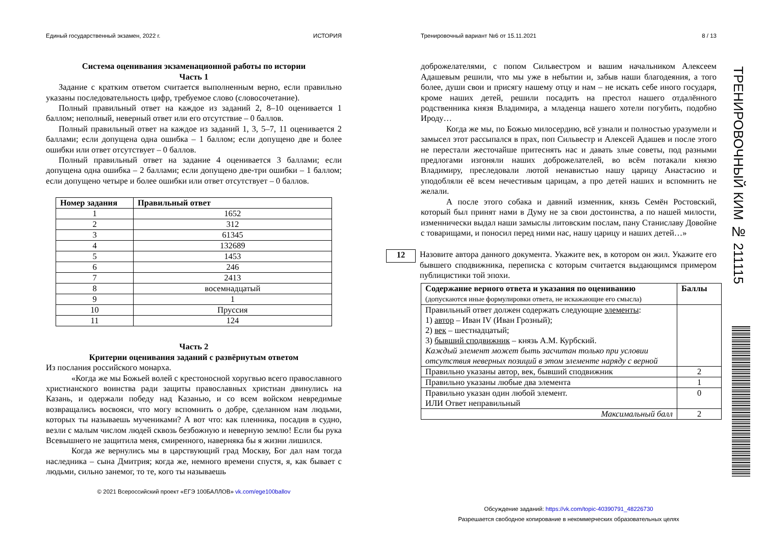Единый государственный экзамен, 2022 г. ИСТОРИЯ
Система оценивания экзаменационной работы по истории
Часть 1
Задание с кратким ответом считается выполненным верно, если правильно указаны последовательность цифр, требуемое слово (словосочетание).
Полный правильный ответ на каждое из заданий 2, 8–10 оценивается 1 баллом; неполный, неверный ответ или его отсутствие – 0 баллов.
Полный правильный ответ на каждое из заданий 1, 3, 5–7, 11 оценивается 2 баллами; если допущена одна ошибка – 1 баллом; если допущено две и более ошибки или ответ отсутствует – 0 баллов.
Полный правильный ответ на задание 4 оценивается 3 баллами; если допущена одна ошибка – 2 баллами; если допущено две-три ошибки – 1 баллом; если допущено четыре и более ошибки или ответ отсутствует – 0 баллов.
| Номер задания | Правильный ответ |
| --- | --- |
| 1 | 1652 |
| 2 | 312 |
| 3 | 61345 |
| 4 | 132689 |
| 5 | 1453 |
| 6 | 246 |
| 7 | 2413 |
| 8 | восемнадцатый |
| 9 | 1 |
| 10 | Пруссия |
| 11 | 124 |
Часть 2
Критерии оценивания заданий с развёрнутым ответом
Из послания российского монарха.
«Когда же мы Божьей волей с крестоносной хоругвью всего православного христианского воинства ради защиты православных христиан двинулись на Казань, и одержали победу над Казанью, и со всем войском невредимые возвращались восвояси, что могу вспомнить о добре, сделанном нам людьми, которых ты называешь мучениками? А вот что: как пленника, посадив в судно, везли с малым числом людей сквозь безбожную и неверную землю! Если бы рука Всевышнего не защитила меня, смиренного, наверняка бы я жизни лишился.
Когда же вернулись мы в царствующий град Москву, Бог дал нам тогда наследника – сына Дмитрия; когда же, немного времени спустя, я, как бывает с людьми, сильно занемог, то те, кого ты называешь
© 2021 Всероссийский проект «ЕГЭ 100БАЛЛОВ» vk.com/ege100ballov
Тренировочный вариант №6 от 15.11.2021 8 / 13
доброжелателями, с попом Сильвестром и вашим начальником Алексеем Адашевым решили, что мы уже в небытии и, забыв наши благодеяния, а того более, души свои и присягу нашему отцу и нам – не искать себе иного государя, кроме наших детей, решили посадить на престол нашего отдалённого родственника князя Владимира, а младенца нашего хотели погубить, подобно Ироду…
Когда же мы, по Божью милосердию, всё узнали и полностью уразумели и замысел этот рассыпался в прах, поп Сильвестр и Алексей Адашев и после этого не перестали жесточайше притеснять нас и давать злые советы, под разными предлогами изгоняли наших доброжелателей, во всём потакали князю Владимиру, преследовали лютой ненавистью нашу царицу Анастасию и уподобляли её всем нечестивым царицам, а про детей наших и вспомнить не желали.
А после этого собака и давний изменник, князь Семён Ростовский, который был принят нами в Думу не за свои достоинства, а по нашей милости, изменнически выдал наши замыслы литовским послам, пану Станиславу Довойне с товарищами, и поносил перед ними нас, нашу царицу и наших детей…»
12
Назовите автора данного документа. Укажите век, в котором он жил. Укажите его бывшего сподвижника, переписка с которым считается выдающимся примером публицистики той эпохи.
| Содержание верного ответа и указания по оцениванию (допускаются иные формулировки ответа, не искажающие его смысла) | Баллы |
| --- | --- |
| Правильный ответ должен содержать следующие элементы : 1) автор – Иван IV (Иван Грозный); 2) век – шестнадцатый; 3) бывший сподвижник – князь А.М. Курбский. Каждый элемент может быть засчитан только при условии отсутствия неверных позиций в этом элементе наряду с верной | |
| Правильно указаны автор, век, бывший сподвижник | 2 |
| Правильно указаны любые два элемента | 1 |
| Правильно указан один любой элемент. ИЛИ Ответ неправильный | 0 |
| Максимальный балл | 2 |
Обсуждение заданий: https://vk.com/topic-40390791_48226730
Разрешается свободное копирование в некоммерческих образовательных целях
ТРЕНИРОВОЧНЫЙ КИМ № 211115